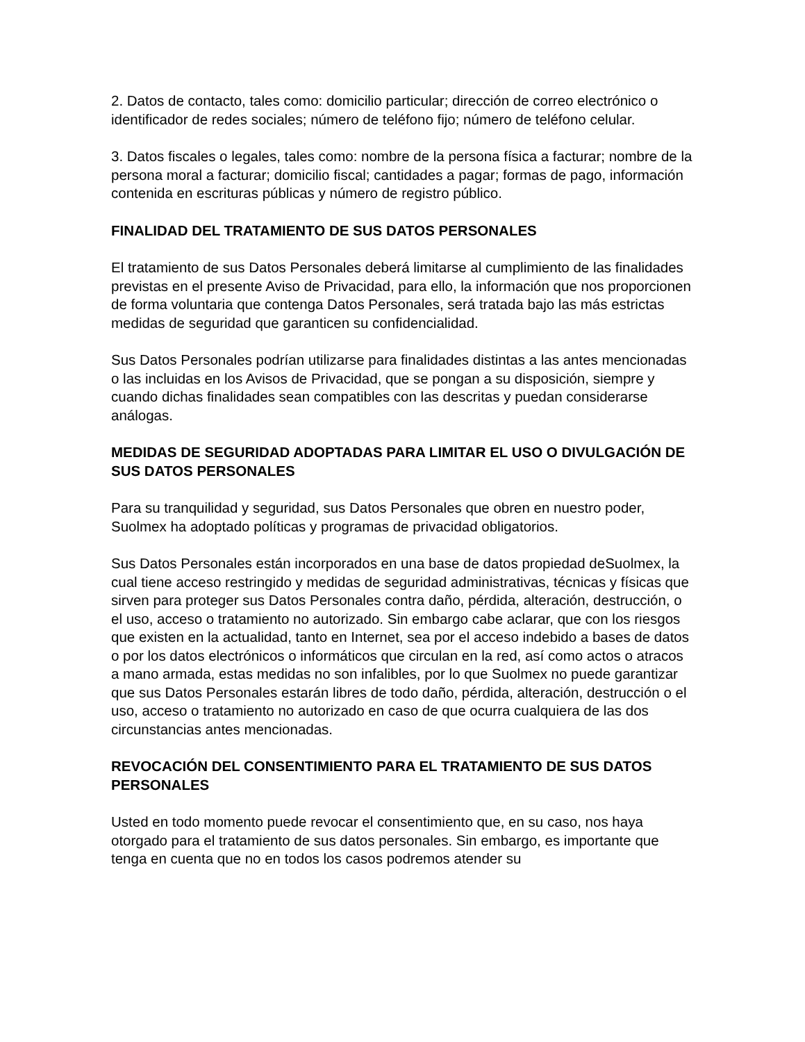2. Datos de contacto, tales como: domicilio particular; dirección de correo electrónico o identificador de redes sociales; número de teléfono fijo; número de teléfono celular.
3. Datos fiscales o legales, tales como: nombre de la persona física a facturar; nombre de la persona moral a facturar; domicilio fiscal; cantidades a pagar; formas de pago, información contenida en escrituras públicas y número de registro público.
FINALIDAD DEL TRATAMIENTO DE SUS DATOS PERSONALES
El tratamiento de sus Datos Personales deberá limitarse al cumplimiento de las finalidades previstas en el presente Aviso de Privacidad, para ello, la información que nos proporcionen de forma voluntaria que contenga Datos Personales, será tratada bajo las más estrictas medidas de seguridad que garanticen su confidencialidad.
Sus Datos Personales podrían utilizarse para finalidades distintas a las antes mencionadas o las incluidas en los Avisos de Privacidad, que se pongan a su disposición, siempre y cuando dichas finalidades sean compatibles con las descritas y puedan considerarse análogas.
MEDIDAS DE SEGURIDAD ADOPTADAS PARA LIMITAR EL USO O DIVULGACIÓN DE SUS DATOS PERSONALES
Para su tranquilidad y seguridad, sus Datos Personales que obren en nuestro poder, Suolmex ha adoptado políticas y programas de privacidad obligatorios.
Sus Datos Personales están incorporados en una base de datos propiedad deSuolmex, la cual tiene acceso restringido y medidas de seguridad administrativas, técnicas y físicas que sirven para proteger sus Datos Personales contra daño, pérdida, alteración, destrucción, o el uso, acceso o tratamiento no autorizado. Sin embargo cabe aclarar, que con los riesgos que existen en la actualidad, tanto en Internet, sea por el acceso indebido a bases de datos o por los datos electrónicos o informáticos que circulan en la red, así como actos o atracos a mano armada, estas medidas no son infalibles, por lo que Suolmex no puede garantizar que sus Datos Personales estarán libres de todo daño, pérdida, alteración, destrucción o el uso, acceso o tratamiento no autorizado en caso de que ocurra cualquiera de las dos circunstancias antes mencionadas.
REVOCACIÓN DEL CONSENTIMIENTO PARA EL TRATAMIENTO DE SUS DATOS PERSONALES
Usted en todo momento puede revocar el consentimiento que, en su caso, nos haya otorgado para el tratamiento de sus datos personales. Sin embargo, es importante que tenga en cuenta que no en todos los casos podremos atender su